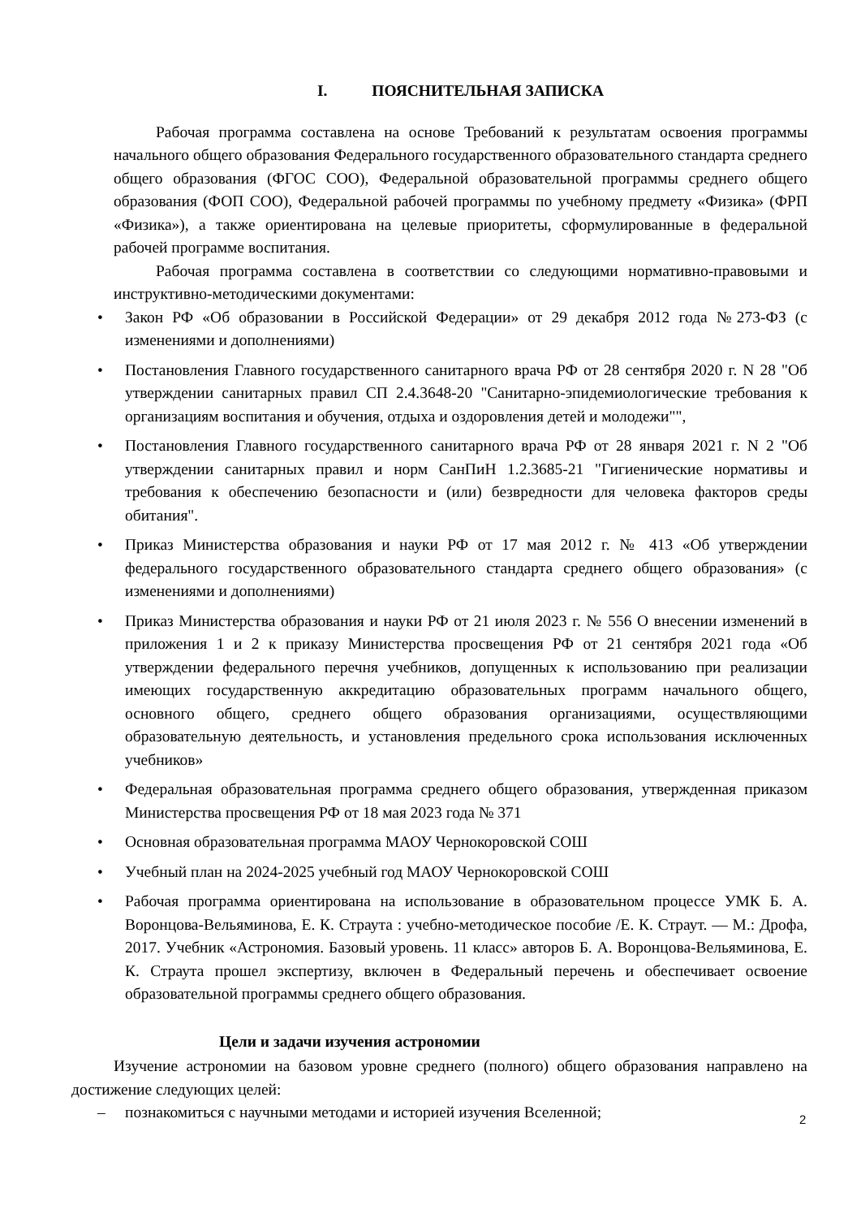I. ПОЯСНИТЕЛЬНАЯ ЗАПИСКА
Рабочая программа составлена на основе Требований к результатам освоения программы начального общего образования Федерального государственного образовательного стандарта среднего общего образования (ФГОС СОО), Федеральной образовательной программы среднего общего образования (ФОП СОО), Федеральной рабочей программы по учебному предмету «Физика» (ФРП «Физика»), а также ориентирована на целевые приоритеты, сформулированные в федеральной рабочей программе воспитания.
Рабочая программа составлена в соответствии со следующими нормативно-правовыми и инструктивно-методическими документами:
• Закон РФ «Об образовании в Российской Федерации» от 29 декабря 2012 года №273-ФЗ (с изменениями и дополнениями)
• Постановления Главного государственного санитарного врача РФ от 28 сентября 2020 г. N 28 "Об утверждении санитарных правил СП 2.4.3648-20 "Санитарно-эпидемиологические требования к организациям воспитания и обучения, отдыха и оздоровления детей и молодежи"",
• Постановления Главного государственного санитарного врача РФ от 28 января 2021 г. N 2 "Об утверждении санитарных правил и норм СанПиН 1.2.3685-21 "Гигиенические нормативы и требования к обеспечению безопасности и (или) безвредности для человека факторов среды обитания".
• Приказ Министерства образования и науки РФ от 17 мая 2012 г. № 413 «Об утверждении федерального государственного образовательного стандарта среднего общего образования» (с изменениями и дополнениями)
• Приказ Министерства образования и науки РФ от 21 июля 2023 г. № 556 О внесении изменений в приложения 1 и 2 к приказу Министерства просвещения РФ от 21 сентября 2021 года «Об утверждении федерального перечня учебников, допущенных к использованию при реализации имеющих государственную аккредитацию образовательных программ начального общего, основного общего, среднего общего образования организациями, осуществляющими образовательную деятельность, и установления предельного срока использования исключенных учебников»
• Федеральная образовательная программа среднего общего образования, утвержденная приказом Министерства просвещения РФ от 18 мая 2023 года № 371
• Основная образовательная программа МАОУ Чернокоровской СОШ
• Учебный план на 2024-2025 учебный год МАОУ Чернокоровской СОШ
• Рабочая программа ориентирована на использование в образовательном процессе УМК Б. А. Воронцова-Вельяминова, Е. К. Страута : учебно-методическое пособие /Е. К. Страут. — М.: Дрофа, 2017. Учебник «Астрономия. Базовый уровень. 11 класс» авторов Б. А. Воронцова-Вельяминова, Е. К. Страута прошел экспертизу, включен в Федеральный перечень и обеспечивает освоение образовательной программы среднего общего образования.
Цели и задачи изучения астрономии
Изучение астрономии на базовом уровне среднего (полного) общего образования направлено на достижение следующих целей:
– познакомиться с научными методами и историей изучения Вселенной;
2